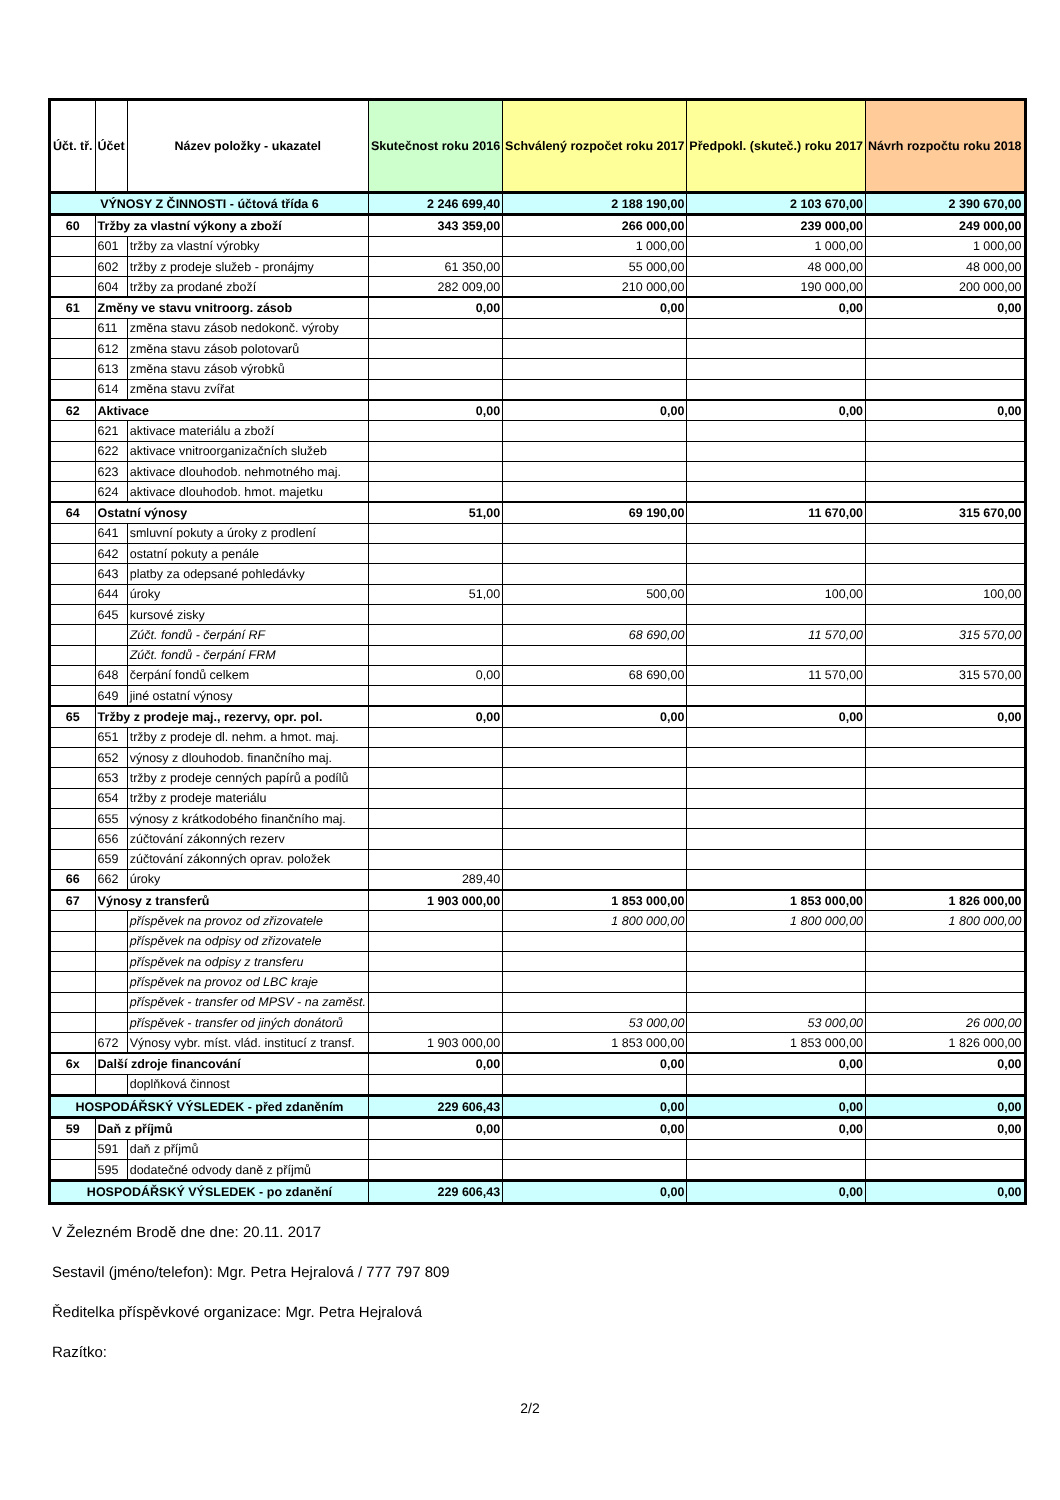| Účt. tř. | Účet | Název položky - ukazatel | Skutečnost roku 2016 | Schválený rozpočet roku 2017 | Předpokl. (skuteč.) roku 2017 | Návrh rozpočtu roku 2018 |
| --- | --- | --- | --- | --- | --- | --- |
| VÝNOSY Z ČINNOSTI - účtová třída 6 | | | 2 246 699,40 | 2 188 190,00 | 2 103 670,00 | 2 390 670,00 |
| 60 | Tržby za vlastní výkony a zboží | | 343 359,00 | 266 000,00 | 239 000,00 | 249 000,00 |
| | 601 | tržby za vlastní výrobky | | 1 000,00 | 1 000,00 | 1 000,00 |
| | 602 | tržby z prodeje služeb - pronájmy | 61 350,00 | 55 000,00 | 48 000,00 | 48 000,00 |
| | 604 | tržby za prodané zboží | 282 009,00 | 210 000,00 | 190 000,00 | 200 000,00 |
| 61 | Změny ve stavu vnitroorg. zásob | | 0,00 | 0,00 | 0,00 | 0,00 |
| | 611 | změna stavu zásob nedokonč. výroby | | | | |
| | 612 | změna stavu zásob polotovarů | | | | |
| | 613 | změna stavu zásob výrobků | | | | |
| | 614 | změna stavu zvířat | | | | |
| 62 | Aktivace | | 0,00 | 0,00 | 0,00 | 0,00 |
| | 621 | aktivace materiálu a zboží | | | | |
| | 622 | aktivace vnitroorganizačních služeb | | | | |
| | 623 | aktivace dlouhodob. nehmotného maj. | | | | |
| | 624 | aktivace dlouhodob. hmot. majetku | | | | |
| 64 | Ostatní výnosy | | 51,00 | 69 190,00 | 11 670,00 | 315 670,00 |
| | 641 | smluvní pokuty a úroky z prodlení | | | | |
| | 642 | ostatní pokuty a penále | | | | |
| | 643 | platby za odepsané pohledávky | | | | |
| | 644 | úroky | 51,00 | 500,00 | 100,00 | 100,00 |
| | 645 | kursové zisky | | | | |
| | | Zúčt. fondů - čerpání RF | | 68 690,00 | 11 570,00 | 315 570,00 |
| | | Zúčt. fondů - čerpání FRM | | | | |
| | 648 | čerpání fondů celkem | 0,00 | 68 690,00 | 11 570,00 | 315 570,00 |
| | 649 | jiné ostatní výnosy | | | | |
| 65 | Tržby z prodeje maj., rezervy, opr. pol. | | 0,00 | 0,00 | 0,00 | 0,00 |
| | 651 | tržby z prodeje dl. nehm. a hmot. maj. | | | | |
| | 652 | výnosy z dlouhodob. finančního maj. | | | | |
| | 653 | tržby z prodeje cenných papírů a podílů | | | | |
| | 654 | tržby z prodeje materiálu | | | | |
| | 655 | výnosy z krátkodobého finančního maj. | | | | |
| | 656 | zúčtování zákonných rezerv | | | | |
| | 659 | zúčtování zákonných oprav. položek | | | | |
| 66 | 662 | úroky | 289,40 | | | |
| 67 | Výnosy z transferů | | 1 903 000,00 | 1 853 000,00 | 1 853 000,00 | 1 826 000,00 |
| | | příspěvek na provoz od zřizovatele | | 1 800 000,00 | 1 800 000,00 | 1 800 000,00 |
| | | příspěvek na odpisy od zřizovatele | | | | |
| | | příspěvek na odpisy z transferu | | | | |
| | | příspěvek na provoz od LBC kraje | | | | |
| | | příspěvek - transfer od MPSV - na zaměst. | | | | |
| | | příspěvek - transfer od jiných donátorů | | 53 000,00 | 53 000,00 | 26 000,00 |
| | 672 | Výnosy vybr. míst. vlád. institucí z transf. | 1 903 000,00 | 1 853 000,00 | 1 853 000,00 | 1 826 000,00 |
| 6x | Další zdroje financování | | 0,00 | 0,00 | 0,00 | 0,00 |
| | | doplňková činnost | | | | |
| HOSPODÁŘSKÝ VÝSLEDEK - před zdaněním | | | 229 606,43 | 0,00 | 0,00 | 0,00 |
| 59 | Daň z příjmů | | 0,00 | 0,00 | 0,00 | 0,00 |
| | 591 | daň z příjmů | | | | |
| | 595 | dodatečné odvody daně z příjmů | | | | |
| HOSPODÁŘSKÝ VÝSLEDEK - po zdanění | | | 229 606,43 | 0,00 | 0,00 | 0,00 |
V Železném Brodě dne dne: 20.11. 2017
Sestavil (jméno/telefon): Mgr. Petra Hejralová / 777 797 809
Ředitelka příspěvkové organizace: Mgr. Petra Hejralová
Razítko:
2/2